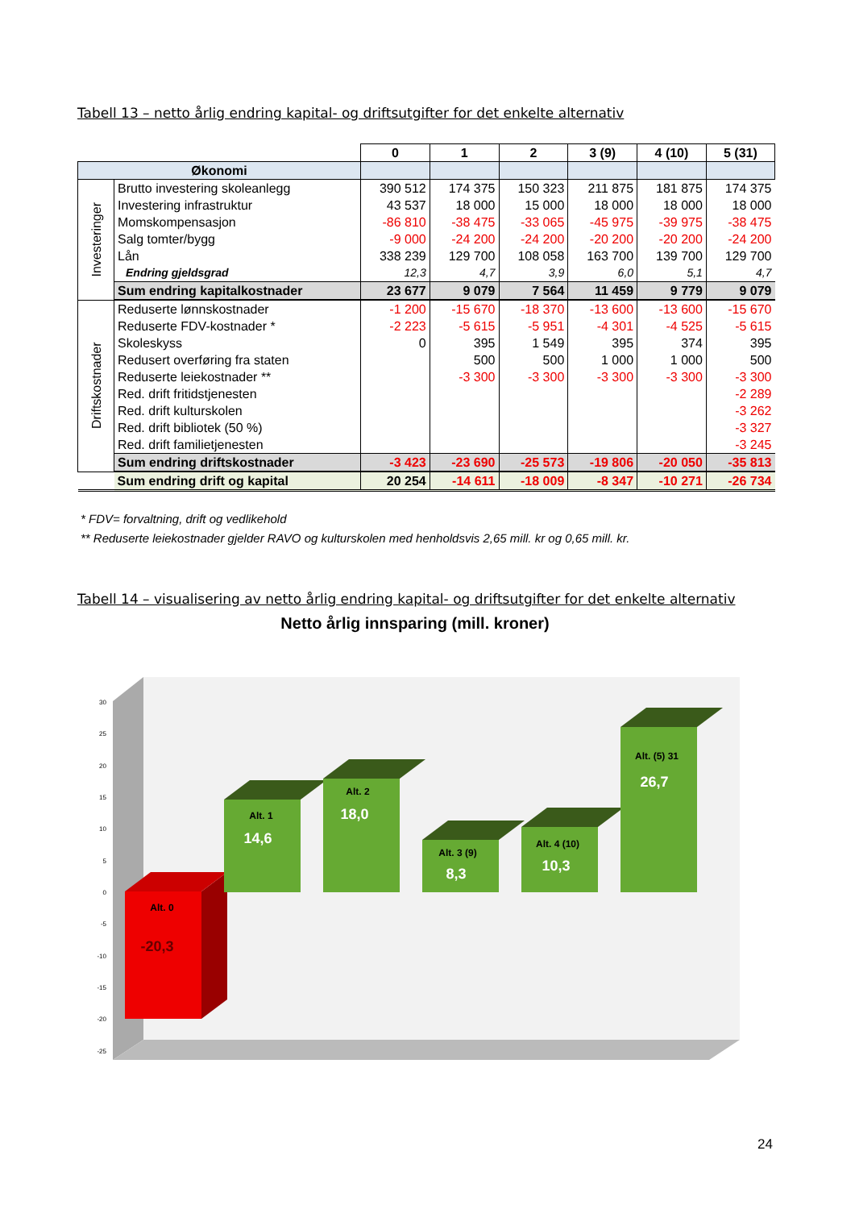Tabell 13 – netto årlig endring kapital- og driftsutgifter for det enkelte alternativ
| | | 0 | 1 | 2 | 3 (9) | 4 (10) | 5 (31) |
| Økonomi | | | | | | | |
| Investeringer | Brutto investering skoleanlegg | 390 512 | 174 375 | 150 323 | 211 875 | 181 875 | 174 375 |
| | Investering infrastruktur | 43 537 | 18 000 | 15 000 | 18 000 | 18 000 | 18 000 |
| | Momskompensasjon | -86 810 | -38 475 | -33 065 | -45 975 | -39 975 | -38 475 |
| | Salg tomter/bygg | -9 000 | -24 200 | -24 200 | -20 200 | -20 200 | -24 200 |
| | Lån | 338 239 | 129 700 | 108 058 | 163 700 | 139 700 | 129 700 |
| | Endring gjeldsgrad | 12,3 | 4,7 | 3,9 | 6,0 | 5,1 | 4,7 |
| | Sum endring kapitalkostnader | 23 677 | 9 079 | 7 564 | 11 459 | 9 779 | 9 079 |
| Driftskostnader | Reduserte lønnskostnader | -1 200 | -15 670 | -18 370 | -13 600 | -13 600 | -15 670 |
| | Reduserte FDV-kostnader * | -2 223 | -5 615 | -5 951 | -4 301 | -4 525 | -5 615 |
| | Skoleskyss | 0 | 395 | 1 549 | 395 | 374 | 395 |
| | Redusert overføring fra staten | | 500 | 500 | 1 000 | 1 000 | 500 |
| | Reduserte leiekostnader ** | | -3 300 | -3 300 | -3 300 | -3 300 | -3 300 |
| | Red. drift fritidstjenesten | | | | | | -2 289 |
| | Red. drift kulturskolen | | | | | | -3 262 |
| | Red. drift bibliotek (50 %) | | | | | | -3 327 |
| | Red. drift familietjenesten | | | | | | -3 245 |
| | Sum endring driftskostnader | -3 423 | -23 690 | -25 573 | -19 806 | -20 050 | -35 813 |
| | Sum endring drift og kapital | 20 254 | -14 611 | -18 009 | -8 347 | -10 271 | -26 734 |
* FDV= forvaltning, drift og vedlikehold
** Reduserte leiekostnader gjelder RAVO og kulturskolen med henholdsvis 2,65 mill. kr og 0,65 mill. kr.
Tabell 14 – visualisering av netto årlig endring kapital- og driftsutgifter for det enkelte alternativ
Netto årlig innsparing (mill. kroner)
30
25
20
15
10
5
0
-5
-10
-15
-20
-25
Alt. 0
-20,3
Alt. 1
14,6
Alt. 2
18,0
Alt. 3 (9)
8,3
Alt. 4 (10)
10,3
Alt. (5) 31
26,7
24